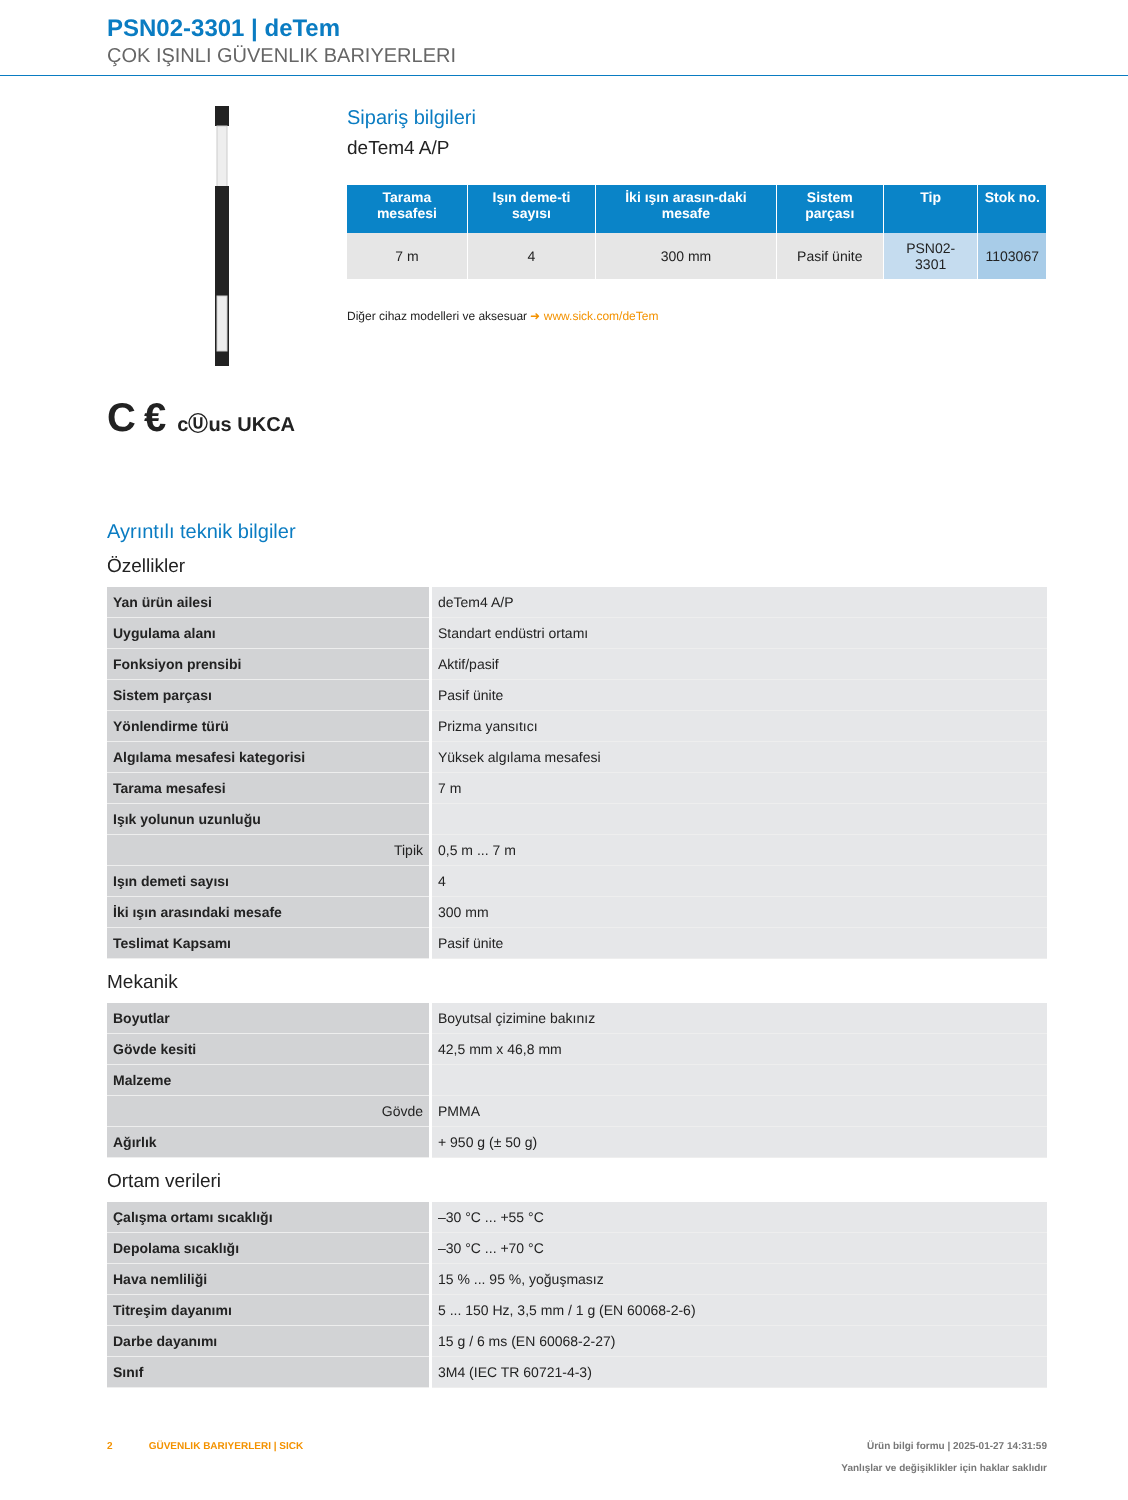PSN02-3301 | deTem
ÇOK IŞINLI GÜVENLIK BARIYERLERI
C € cⓊus UKCA
Sipariş bilgileri
deTem4 A/P
| Tarama mesafesi | Işın deme-ti sayısı | İki ışın arasın-daki mesafe | Sistem parçası | Tip | Stok no. |
| --- | --- | --- | --- | --- | --- |
| 7 m | 4 | 300 mm | Pasif ünite | PSN02-3301 | 1103067 |
Diğer cihaz modelleri ve aksesuar ➜ www.sick.com/deTem
Ayrıntılı teknik bilgiler
Özellikler
| Yan ürün ailesi | deTem4 A/P |
| Uygulama alanı | Standart endüstri ortamı |
| Fonksiyon prensibi | Aktif/pasif |
| Sistem parçası | Pasif ünite |
| Yönlendirme türü | Prizma yansıtıcı |
| Algılama mesafesi kategorisi | Yüksek algılama mesafesi |
| Tarama mesafesi | 7 m |
| Işık yolunun uzunluğu | |
| Tipik | 0,5 m ... 7 m |
| Işın demeti sayısı | 4 |
| İki ışın arasındaki mesafe | 300 mm |
| Teslimat Kapsamı | Pasif ünite |
Mekanik
| Boyutlar | Boyutsal çizimine bakınız |
| Gövde kesiti | 42,5 mm x 46,8 mm |
| Malzeme | |
| Gövde | PMMA |
| Ağırlık | + 950 g (± 50 g) |
Ortam verileri
| Çalışma ortamı sıcaklığı | –30 °C ... +55 °C |
| Depolama sıcaklığı | –30 °C ... +70 °C |
| Hava nemliliği | 15 % ... 95 %, yoğuşmasız |
| Titreşim dayanımı | 5 ... 150 Hz, 3,5 mm / 1 g (EN 60068-2-6) |
| Darbe dayanımı | 15 g / 6 ms (EN 60068-2-27) |
| Sınıf | 3M4 (IEC TR 60721-4-3) |
2 GÜVENLIK BARIYERLERI | SICK Ürün bilgi formu | 2025-01-27 14:31:59
Yanlışlar ve değişiklikler için haklar saklıdır